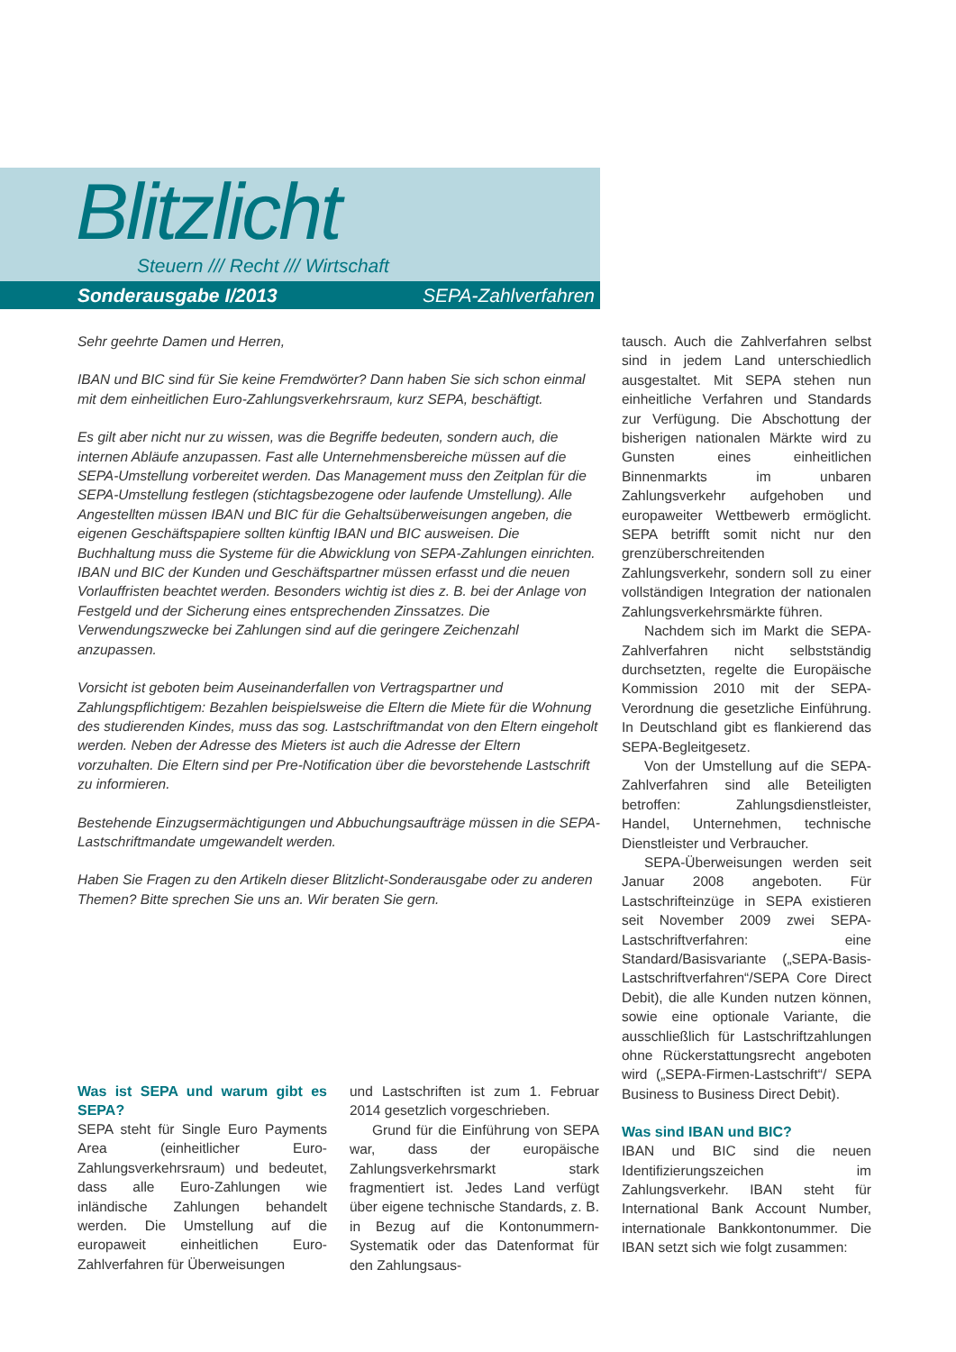Blitzlicht
Steuern /// Recht /// Wirtschaft
Sonderausgabe I/2013 SEPA-Zahlverfahren
Sehr geehrte Damen und Herren,
IBAN und BIC sind für Sie keine Fremdwörter? Dann haben Sie sich schon einmal mit dem einheitlichen Euro-Zahlungsverkehrsraum, kurz SEPA, beschäftigt.
Es gilt aber nicht nur zu wissen, was die Begriffe bedeuten, sondern auch, die internen Abläufe anzupassen. Fast alle Unternehmensbereiche müssen auf die SEPA-Umstellung vorbereitet werden. Das Management muss den Zeitplan für die SEPA-Umstellung festlegen (stichtagsbezogene oder laufende Umstellung). Alle Angestellten müssen IBAN und BIC für die Gehaltsüberweisungen angeben, die eigenen Geschäftspapiere sollten künftig IBAN und BIC ausweisen. Die Buchhaltung muss die Systeme für die Abwicklung von SEPA-Zahlungen einrichten. IBAN und BIC der Kunden und Geschäftspartner müssen erfasst und die neuen Vorlauffristen beachtet werden. Besonders wichtig ist dies z. B. bei der Anlage von Festgeld und der Sicherung eines entsprechenden Zinssatzes. Die Verwendungszwecke bei Zahlungen sind auf die geringere Zeichenzahl anzupassen.
Vorsicht ist geboten beim Auseinanderfallen von Vertragspartner und Zahlungspflichtigem: Bezahlen beispielsweise die Eltern die Miete für die Wohnung des studierenden Kindes, muss das sog. Lastschriftmandat von den Eltern eingeholt werden. Neben der Adresse des Mieters ist auch die Adresse der Eltern vorzuhalten. Die Eltern sind per Pre-Notification über die bevorstehende Lastschrift zu informieren.
Bestehende Einzugsermächtigungen und Abbuchungsaufträge müssen in die SEPA-Lastschriftmandate umgewandelt werden.
Haben Sie Fragen zu den Artikeln dieser Blitzlicht-Sonderausgabe oder zu anderen Themen? Bitte sprechen Sie uns an. Wir beraten Sie gern.
Was ist SEPA und warum gibt es SEPA?
SEPA steht für Single Euro Payments Area (einheitlicher Euro-Zahlungsverkehrsraum) und bedeutet, dass alle Euro-Zahlungen wie inländische Zahlungen behandelt werden. Die Umstellung auf die europaweit einheitlichen Euro-Zahlverfahren für Überweisungen
und Lastschriften ist zum 1. Februar 2014 gesetzlich vorgeschrieben.
Grund für die Einführung von SEPA war, dass der europäische Zahlungsverkehrsmarkt stark fragmentiert ist. Jedes Land verfügt über eigene technische Standards, z. B. in Bezug auf die Kontonummern-Systematik oder das Datenformat für den Zahlungsaus-
tausch. Auch die Zahlverfahren selbst sind in jedem Land unterschiedlich ausgestaltet. Mit SEPA stehen nun einheitliche Verfahren und Standards zur Verfügung. Die Abschottung der bisherigen nationalen Märkte wird zu Gunsten eines einheitlichen Binnenmarkts im unbaren Zahlungsverkehr aufgehoben und europaweiter Wettbewerb ermöglicht. SEPA betrifft somit nicht nur den grenzüberschreitenden Zahlungsverkehr, sondern soll zu einer vollständigen Integration der nationalen Zahlungsverkehrsmärkte führen.
Nachdem sich im Markt die SEPA-Zahlverfahren nicht selbstständig durchsetzten, regelte die Europäische Kommission 2010 mit der SEPA-Verordnung die gesetzliche Einführung. In Deutschland gibt es flankierend das SEPA-Begleitgesetz.
Von der Umstellung auf die SEPA-Zahlverfahren sind alle Beteiligten betroffen: Zahlungsdienstleister, Handel, Unternehmen, technische Dienstleister und Verbraucher.
SEPA-Überweisungen werden seit Januar 2008 angeboten. Für Lastschrifteinzüge in SEPA existieren seit November 2009 zwei SEPA-Lastschriftverfahren: eine Standard/Basisvariante („SEPA-Basis-Lastschriftverfahren“/SEPA Core Direct Debit), die alle Kunden nutzen können, sowie eine optionale Variante, die ausschließlich für Lastschriftzahlungen ohne Rückerstattungsrecht angeboten wird („SEPA-Firmen-Lastschrift“/ SEPA Business to Business Direct Debit).
Was sind IBAN und BIC?
IBAN und BIC sind die neuen Identifizierungszeichen im Zahlungsverkehr. IBAN steht für International Bank Account Number, internationale Bankkontonummer. Die IBAN setzt sich wie folgt zusammen: